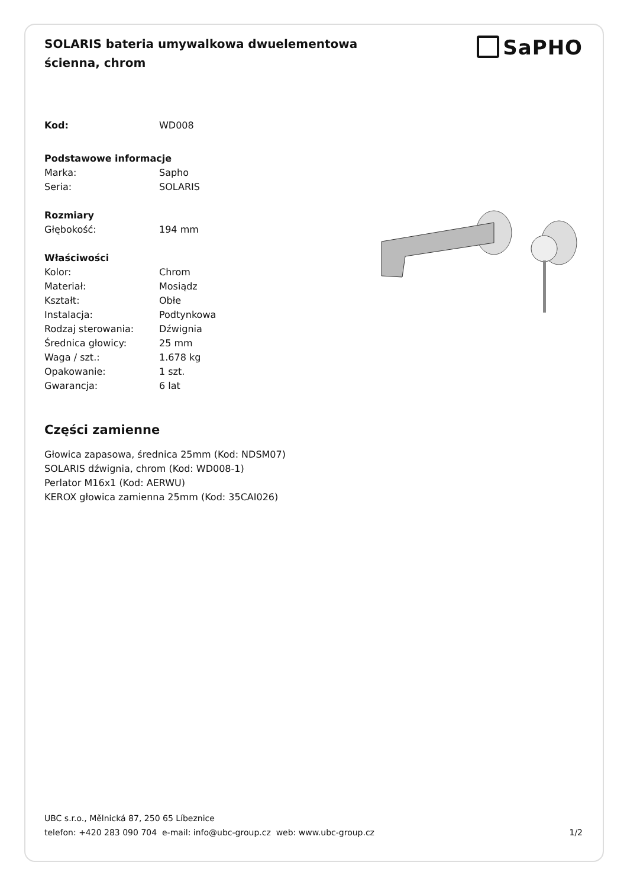SOLARIS bateria umywalkowa dwuelementowa ścienna, chrom
SaPHO
| Kod: | WD008 |
| Podstawowe informacje | |
| Marka: | Sapho |
| Seria: | SOLARIS |
| Rozmiary | |
| Głębokość: | 194 mm |
| Właściwości | |
| Kolor: | Chrom |
| Materiał: | Mosiądz |
| Kształt: | Obłe |
| Instalacja: | Podtynkowa |
| Rodzaj sterowania: | Dźwignia |
| Średnica głowicy: | 25 mm |
| Waga / szt.: | 1.678 kg |
| Opakowanie: | 1 szt. |
| Gwarancja: | 6 lat |
Części zamienne
Głowica zapasowa, średnica 25mm (Kod: NDSM07)
SOLARIS dźwignia, chrom (Kod: WD008-1)
Perlator M16x1 (Kod: AERWU)
KEROX głowica zamienna 25mm (Kod: 35CAI026)
UBC s.r.o., Mělnická 87, 250 65 Líbeznice
telefon: +420 283 090 704 e-mail: info@ubc-group.cz web: www.ubc-group.cz
1/2